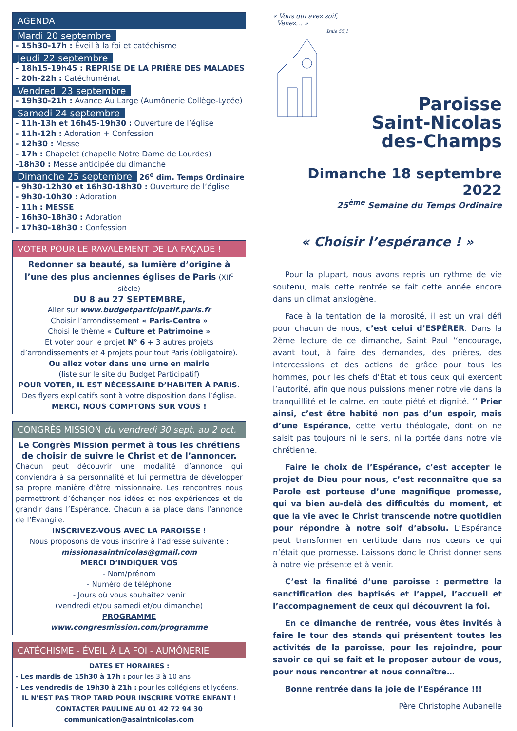AGENDA
Mardi 20 septembre
- 15h30-17h : Éveil à la foi et catéchisme
Jeudi 22 septembre
- 18h15-19h45 : REPRISE DE LA PRIÈRE DES MALADES
- 20h-22h : Catéchuménat
Vendredi 23 septembre
- 19h30-21h : Avance Au Large (Aumônerie Collège-Lycée)
Samedi 24 septembre
- 11h-13h et 16h45-19h30 : Ouverture de l’église
- 11h-12h : Adoration + Confession
- 12h30 : Messe
- 17h : Chapelet (chapelle Notre Dame de Lourdes)
-18h30 : Messe anticipée du dimanche
Dimanche 25 septembre
26<sup>e</sup> dim. Temps Ordinaire
- 9h30-12h30 et 16h30-18h30 : Ouverture de l’église
- 9h30-10h30 : Adoration
- 11h : MESSE
- 16h30-18h30 : Adoration
- 17h30-18h30 : Confession
VOTER POUR LE RAVALEMENT DE LA FAÇADE !
Redonner sa beauté, sa lumière d’origine à l’une des plus anciennes églises de Paris (XII<sup>e</sup> siècle)
DU 8 au 27 SEPTEMBRE,
Aller sur www.budgetparticipatif.paris.fr
Choisir l’arrondissement « Paris-Centre »
Choisi le thème « Culture et Patrimoine »
Et voter pour le projet N° 6 + 3 autres projets d’arrondissements et 4 projets pour tout Paris (obligatoire).
Ou allez voter dans une urne en mairie
(liste sur le site du Budget Participatif)
POUR VOTER, IL EST NÉCESSAIRE D’HABITER À PARIS.
Des flyers explicatifs sont à votre disposition dans l’église.
MERCI, NOUS COMPTONS SUR VOUS !
CONGRÈS MISSION du vendredi 30 sept. au 2 oct.
Le Congrès Mission permet à tous les chrétiens de choisir de suivre le Christ et de l’annoncer.
Chacun peut découvrir une modalité d’annonce qui conviendra à sa personnalité et lui permettra de développer sa propre manière d’être missionnaire. Les rencontres nous permettront d’échanger nos idées et nos expériences et de grandir dans l’Espérance. Chacun a sa place dans l’annonce de l’Évangile.
INSCRIVEZ-VOUS AVEC LA PAROISSE !
Nous proposons de vous inscrire à l’adresse suivante :
missionasaintnicolas@gmail.com
MERCI D’INDIQUER VOS
- Nom/prénom
- Numéro de téléphone
- Jours où vous souhaitez venir
(vendredi et/ou samedi et/ou dimanche)
PROGRAMME
www.congresmission.com/programme
CATÉCHISME - ÉVEIL À LA FOI - AUMÔNERIE
DATES ET HORAIRES :
- Les mardis de 15h30 à 17h : pour les 3 à 10 ans
- Les vendredis de 19h30 à 21h : pour les collégiens et lycéens.
IL N’EST PAS TROP TARD POUR INSCRIRE VOTRE ENFANT !
CONTACTER PAULINE AU 01 42 72 94 30
communication@asaintnicolas.com
« Vous qui avez soif,
Venez… »
Isaïe 55,1
Paroisse
Saint-Nicolas
des-Champs
Dimanche 18 septembre 2022
25<sup>ème</sup> Semaine du Temps Ordinaire
« Choisir l’espérance ! »
Pour la plupart, nous avons repris un rythme de vie soutenu, mais cette rentrée se fait cette année encore dans un climat anxiogène.
Face à la tentation de la morosité, il est un vrai défi pour chacun de nous, c’est celui d’ESPÉRER. Dans la 2ème lecture de ce dimanche, Saint Paul ‘‘encourage, avant tout, à faire des demandes, des prières, des intercessions et des actions de grâce pour tous les hommes, pour les chefs d’État et tous ceux qui exercent l’autorité, afin que nous puissions mener notre vie dans la tranquillité et le calme, en toute piété et dignité. ’’ Prier ainsi, c’est être habité non pas d’un espoir, mais d’une Espérance, cette vertu théologale, dont on ne saisit pas toujours ni le sens, ni la portée dans notre vie chrétienne.
Faire le choix de l’Espérance, c’est accepter le projet de Dieu pour nous, c’est reconnaître que sa Parole est porteuse d’une magnifique promesse, qui va bien au-delà des difficultés du moment, et que la vie avec le Christ transcende notre quotidien pour répondre à notre soif d’absolu. L’Espérance peut transformer en certitude dans nos cœurs ce qui n’était que promesse. Laissons donc le Christ donner sens à notre vie présente et à venir.
C’est la finalité d’une paroisse : permettre la sanctification des baptisés et l’appel, l’accueil et l’accompagnement de ceux qui découvrent la foi.
En ce dimanche de rentrée, vous êtes invités à faire le tour des stands qui présentent toutes les activités de la paroisse, pour les rejoindre, pour savoir ce qui se fait et le proposer autour de vous, pour nous rencontrer et nous connaître…
Bonne rentrée dans la joie de l’Espérance !!!
Père Christophe Aubanelle